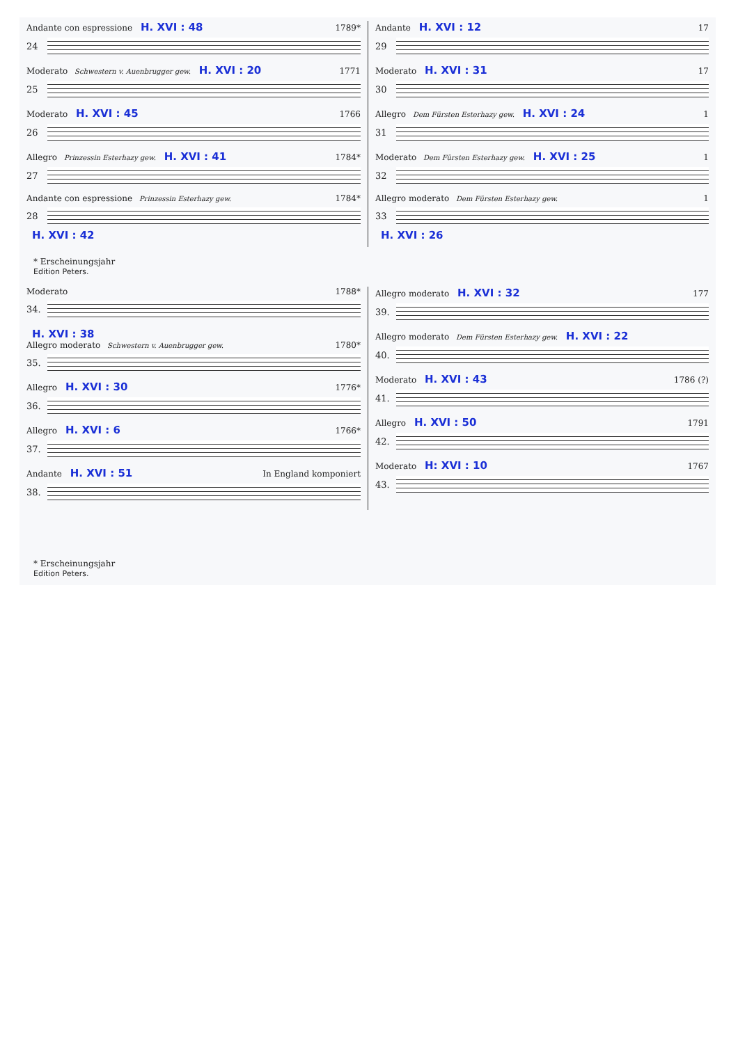Andante con espressione H. XVI : 48 1789*
24
Moderato Schwestern v. Auenbrugger gew. H. XVI : 20 1771
25
Moderato H. XVI : 45 1766
26
Allegro Prinzessin Esterhazy gew. H. XVI : 41 1784*
27
Andante con espressione Prinzessin Esterhazy gew. 1784*
28
H. XVI : 42
Andante H. XVI : 12 17
29
Moderato H. XVI : 31 17
30
Allegro Dem Fürsten Esterhazy gew. H. XVI : 24 1
31
Moderato Dem Fürsten Esterhazy gew. H. XVI : 25 1
32
Allegro moderato Dem Fürsten Esterhazy gew. 1
33
H. XVI : 26
* Erscheinungsjahr
Edition Peters.
Moderato 1788*
34.
H. XVI : 38
Allegro moderato Schwestern v. Auenbrugger gew. 1780*
35.
Allegro H. XVI : 30 1776*
36.
Allegro H. XVI : 6 1766*
37.
Andante H. XVI : 51 In England komponiert
38.
Allegro moderato H. XVI : 32 177
39.
Allegro moderato Dem Fürsten Esterhazy gew. H. XVI : 22
40.
Moderato H. XVI : 43 1786 (?)
41.
Allegro H. XVI : 50 1791
42.
Moderato H: XVI : 10 1767
43.
* Erscheinungsjahr
Edition Peters.